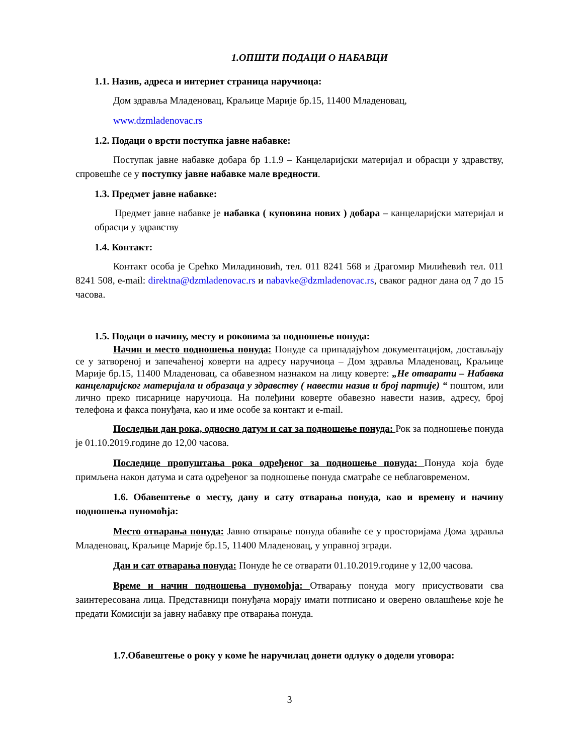1.ОПШТИ ПОДАЦИ О НАБАВЦИ
1.1. Назив, адреса и интернет страница наручиоца:
Дом здравља Младеновац, Краљице Марије бр.15, 11400 Младеновац,
www.dzmladenovac.rs
1.2. Подаци о врсти поступка јавне набавке:
Поступак јавне набавке добара бр 1.1.9 – Канцеларијски материјал и обрасци у здравству, спровешће се у поступку јавне набавке мале вредности.
1.3. Предмет јавне набавке:
Предмет јавне набавке је набавка ( куповина нових ) добара – канцеларијски материјал и обрасци у здравству
1.4. Контакт:
Контакт особа је Срећко Миладиновић, тел. 011 8241 568 и Драгомир Милићевић тел. 011 8241 508, e-mail: direktna@dzmladenovac.rs и nabavke@dzmladenovac.rs, сваког радног дана од 7 до 15 часова.
1.5. Подаци о начину, месту и роковима за подношење понуда:
Начин и место подношења понуда: Понуде са припадајућом документацијом, достављају се у затвореној и запечаћеној коверти на адресу наручиоца – Дом здравља Младеновац, Краљице Марије бр.15, 11400 Младеновац, са обавезном назнаком на лицу коверте: „Не отварати – Набавка канцеларијског материјала и образаца у здравству ( навести назив и број партије) “ поштом, или лично преко писарнице наручиоца. На полеђини коверте обавезно навести назив, адресу, број телефона и факса понуђача, као и име особе за контакт и e-mail.
Последњи дан рока, односно датум и сат за подношење понуда: Рок за подношење понуда је 01.10.2019.године до 12,00 часова.
Последице пропуштања рока одређеног за подношење понуда: Понуда која буде примљена након датума и сата одређеног за подношење понуда сматраће се неблаговременом.
1.6. Обавештење о месту, дану и сату отварања понуда, као и времену и начину подношења пуномоћја:
Место отварања понуда: Јавно отварање понуда обавиће се у просторијама Дома здравља Младеновац, Краљице Марије бр.15, 11400 Младеновац, у управној згради.
Дан и сат отварања понуда: Понуде ће се отварати 01.10.2019.године у 12,00 часова.
Време и начин подношења пуномоћја: Отварању понуда могу присуствовати сва заинтересована лица. Представници понуђача морају имати потписано и оверено овлашћење које ће предати Комисији за јавну набавку пре отварања понуда.
1.7.Обавештење о року у коме ће наручилац донети одлуку о додели уговора:
3